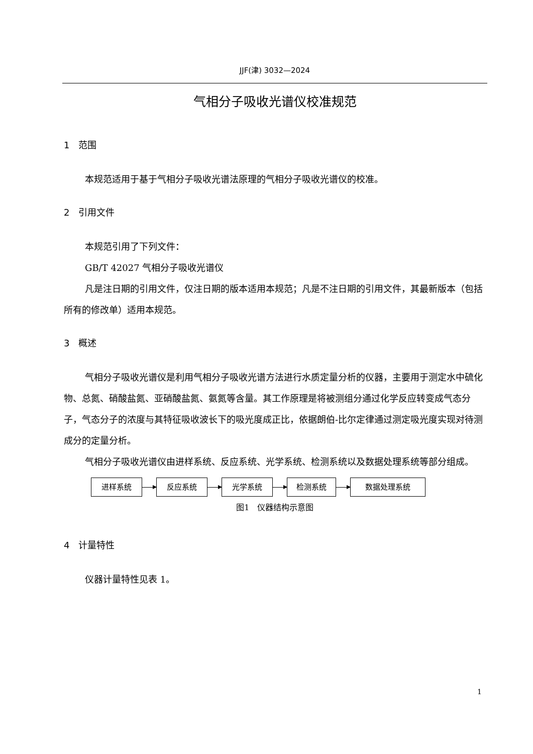JJF(津) 3032—2024
气相分子吸收光谱仪校准规范
1 范围
本规范适用于基于气相分子吸收光谱法原理的气相分子吸收光谱仪的校准。
2 引用文件
本规范引用了下列文件：
GB/T 42027 气相分子吸收光谱仪
凡是注日期的引用文件，仅注日期的版本适用本规范；凡是不注日期的引用文件，其最新版本（包括所有的修改单）适用本规范。
3 概述
气相分子吸收光谱仪是利用气相分子吸收光谱方法进行水质定量分析的仪器，主要用于测定水中硫化物、总氮、硝酸盐氮、亚硝酸盐氮、氨氮等含量。其工作原理是将被测组分通过化学反应转变成气态分子，气态分子的浓度与其特征吸收波长下的吸光度成正比，依据朗伯-比尔定律通过测定吸光度实现对待测成分的定量分析。
气相分子吸收光谱仪由进样系统、反应系统、光学系统、检测系统以及数据处理系统等部分组成。
进样系统 反应系统 光学系统 检测系统 数据处理系统
图1 仪器结构示意图
4 计量特性
仪器计量特性见表 1。
1